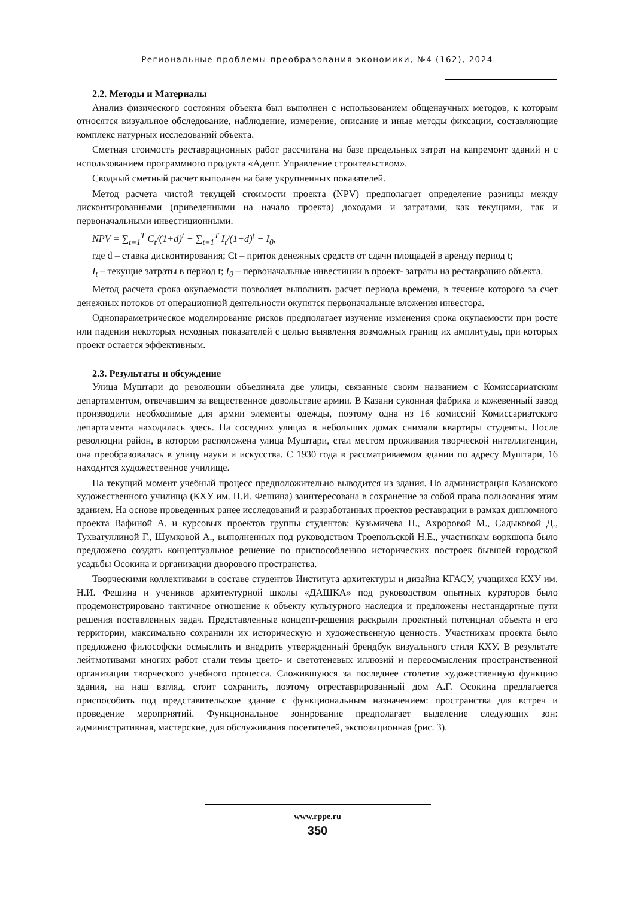Региональные проблемы преобразования экономики, №4 (162), 2024
2.2. Методы и Материалы
Анализ физического состояния объекта был выполнен с использованием общенаучных методов, к которым относятся визуальное обследование, наблюдение, измерение, описание и иные методы фиксации, составляющие комплекс натурных исследований объекта.
Сметная стоимость реставрационных работ рассчитана на базе предельных затрат на капремонт зданий и с использованием программного продукта «Адепт. Управление строительством».
Сводный сметный расчет выполнен на базе укрупненных показателей.
Метод расчета чистой текущей стоимости проекта (NPV) предполагает определение разницы между дисконтированными (приведенными на начало проекта) доходами и затратами, как текущими, так и первоначальными инвестиционными.
NPV = ∑<sub>t=1</sub><sup>T</sup> C<sub>t</sub>/(1+d)<sup>t</sup> − ∑<sub>t=1</sub><sup>T</sup> I<sub>t</sub>/(1+d)<sup>t</sup> − I<sub>0</sub>,
где d – ставка дисконтирования; Ct – приток денежных средств от сдачи площадей в аренду период t;
I<sub>t</sub> – текущие затраты в период t; I<sub>0</sub> – первоначальные инвестиции в проект- затраты на реставрацию объекта.
Метод расчета срока окупаемости позволяет выполнить расчет периода времени, в течение которого за счет денежных потоков от операционной деятельности окупятся первоначальные вложения инвестора.
Однопараметрическое моделирование рисков предполагает изучение изменения срока окупаемости при росте или падении некоторых исходных показателей с целью выявления возможных границ их амплитуды, при которых проект остается эффективным.
2.3. Результаты и обсуждение
Улица Муштари до революции объединяла две улицы, связанные своим названием с Комиссариатским департаментом, отвечавшим за вещественное довольствие армии. В Казани суконная фабрика и кожевенный завод производили необходимые для армии элементы одежды, поэтому одна из 16 комиссий Комиссариатского департамента находилась здесь. На соседних улицах в небольших домах снимали квартиры студенты. После революции район, в котором расположена улица Муштари, стал местом проживания творческой интеллигенции, она преобразовалась в улицу науки и искусства. С 1930 года в рассматриваемом здании по адресу Муштари, 16 находится художественное училище.
На текущий момент учебный процесс предположительно выводится из здания. Но администрация Казанского художественного училища (КХУ им. Н.И. Фешина) заинтересована в сохранение за собой права пользования этим зданием. На основе проведенных ранее исследований и разработанных проектов реставрации в рамках дипломного проекта Вафиной А. и курсовых проектов группы студентов: Кузьмичева Н., Ахроровой М., Садыковой Д., Тухватуллиной Г., Шумковой А., выполненных под руководством Троепольской Н.Е., участникам воркшопа было предложено создать концептуальное решение по приспособлению исторических построек бывшей городской усадьбы Осокина и организации дворового пространства.
Творческими коллективами в составе студентов Института архитектуры и дизайна КГАСУ, учащихся КХУ им. Н.И. Фешина и учеников архитектурной школы «ДАШКА» под руководством опытных кураторов было продемонстрировано тактичное отношение к объекту культурного наследия и предложены нестандартные пути решения поставленных задач. Представленные концепт-решения раскрыли проектный потенциал объекта и его территории, максимально сохранили их историческую и художественную ценность. Участникам проекта было предложено философски осмыслить и внедрить утвержденный брендбук визуального стиля КХУ. В результате лейтмотивами многих работ стали темы цвето- и светотеневых иллюзий и переосмысления пространственной организации творческого учебного процесса. Сложившуюся за последнее столетие художественную функцию здания, на наш взгляд, стоит сохранить, поэтому отреставрированный дом А.Г. Осокина предлагается приспособить под представительское здание с функциональным назначением: пространства для встреч и проведение мероприятий. Функциональное зонирование предполагает выделение следующих зон: административная, мастерские, для обслуживания посетителей, экспозиционная (рис. 3).
www.rppe.ru
350